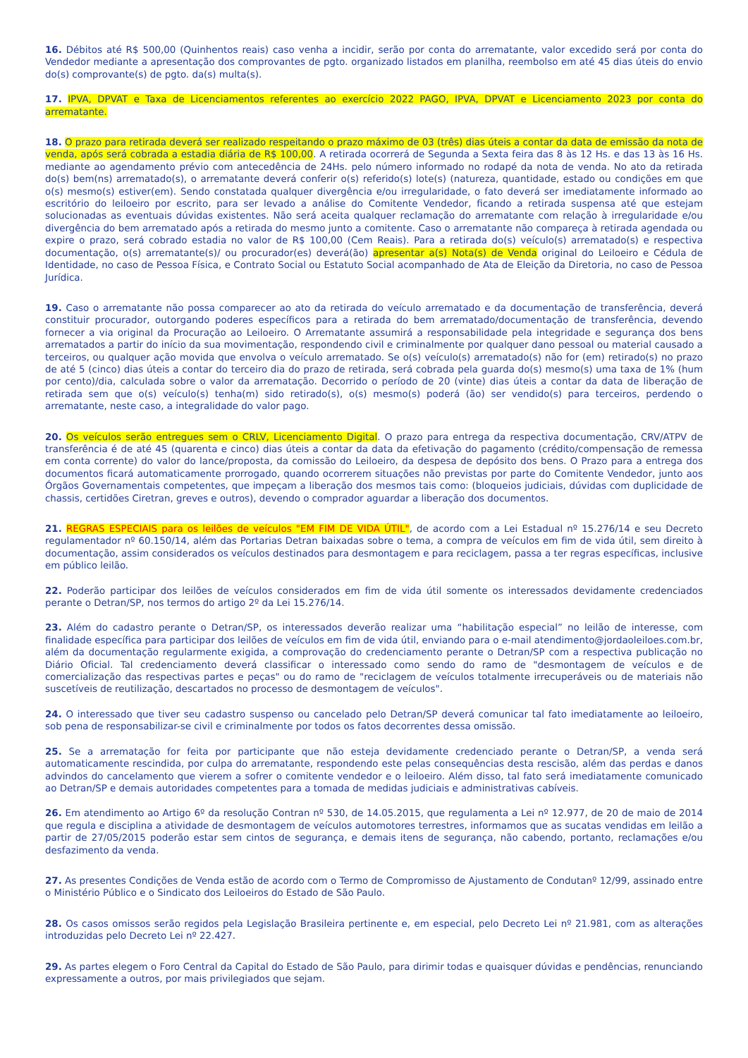16. Débitos até R$ 500,00 (Quinhentos reais) caso venha a incidir, serão por conta do arrematante, valor excedido será por conta do Vendedor mediante a apresentação dos comprovantes de pgto. organizado listados em planilha, reembolso em até 45 dias úteis do envio do(s) comprovante(s) de pgto. da(s) multa(s).
17. IPVA, DPVAT e Taxa de Licenciamentos referentes ao exercício 2022 PAGO, IPVA, DPVAT e Licenciamento 2023 por conta do arrematante.
18. O prazo para retirada deverá ser realizado respeitando o prazo máximo de 03 (três) dias úteis a contar da data de emissão da nota de venda, após será cobrada a estadia diária de R$ 100,00. A retirada ocorrerá de Segunda a Sexta feira das 8 às 12 Hs. e das 13 às 16 Hs. mediante ao agendamento prévio com antecedência de 24Hs. pelo número informado no rodapé da nota de venda. No ato da retirada do(s) bem(ns) arrematado(s), o arrematante deverá conferir o(s) referido(s) lote(s) (natureza, quantidade, estado ou condições em que o(s) mesmo(s) estiver(em). Sendo constatada qualquer divergência e/ou irregularidade, o fato deverá ser imediatamente informado ao escritório do leiloeiro por escrito, para ser levado a análise do Comitente Vendedor, ficando a retirada suspensa até que estejam solucionadas as eventuais dúvidas existentes. Não será aceita qualquer reclamação do arrematante com relação à irregularidade e/ou divergência do bem arrematado após a retirada do mesmo junto a comitente. Caso o arrematante não compareça à retirada agendada ou expire o prazo, será cobrado estadia no valor de R$ 100,00 (Cem Reais). Para a retirada do(s) veículo(s) arrematado(s) e respectiva documentação, o(s) arrematante(s)/ ou procurador(es) deverá(ão) apresentar a(s) Nota(s) de Venda original do Leiloeiro e Cédula de Identidade, no caso de Pessoa Física, e Contrato Social ou Estatuto Social acompanhado de Ata de Eleição da Diretoria, no caso de Pessoa Jurídica.
19. Caso o arrematante não possa comparecer ao ato da retirada do veículo arrematado e da documentação de transferência, deverá constituir procurador, outorgando poderes específicos para a retirada do bem arrematado/documentação de transferência, devendo fornecer a via original da Procuração ao Leiloeiro. O Arrematante assumirá a responsabilidade pela integridade e segurança dos bens arrematados a partir do início da sua movimentação, respondendo civil e criminalmente por qualquer dano pessoal ou material causado a terceiros, ou qualquer ação movida que envolva o veículo arrematado. Se o(s) veículo(s) arrematado(s) não for (em) retirado(s) no prazo de até 5 (cinco) dias úteis a contar do terceiro dia do prazo de retirada, será cobrada pela guarda do(s) mesmo(s) uma taxa de 1% (hum por cento)/dia, calculada sobre o valor da arrematação. Decorrido o período de 20 (vinte) dias úteis a contar da data de liberação de retirada sem que o(s) veículo(s) tenha(m) sido retirado(s), o(s) mesmo(s) poderá (ão) ser vendido(s) para terceiros, perdendo o arrematante, neste caso, a integralidade do valor pago.
20. Os veículos serão entregues sem o CRLV, Licenciamento Digital. O prazo para entrega da respectiva documentação, CRV/ATPV de transferência é de até 45 (quarenta e cinco) dias úteis a contar da data da efetivação do pagamento (crédito/compensação de remessa em conta corrente) do valor do lance/proposta, da comissão do Leiloeiro, da despesa de depósito dos bens. O Prazo para a entrega dos documentos ficará automaticamente prorrogado, quando ocorrerem situações não previstas por parte do Comitente Vendedor, junto aos Órgãos Governamentais competentes, que impeçam a liberação dos mesmos tais como: (bloqueios judiciais, dúvidas com duplicidade de chassis, certidões Ciretran, greves e outros), devendo o comprador aguardar a liberação dos documentos.
21. REGRAS ESPECIAIS para os leilões de veículos "EM FIM DE VIDA ÚTIL", de acordo com a Lei Estadual nº 15.276/14 e seu Decreto regulamentador nº 60.150/14, além das Portarias Detran baixadas sobre o tema, a compra de veículos em fim de vida útil, sem direito à documentação, assim considerados os veículos destinados para desmontagem e para reciclagem, passa a ter regras específicas, inclusive em público leilão.
22. Poderão participar dos leilões de veículos considerados em fim de vida útil somente os interessados devidamente credenciados perante o Detran/SP, nos termos do artigo 2º da Lei 15.276/14.
23. Além do cadastro perante o Detran/SP, os interessados deverão realizar uma “habilitação especial” no leilão de interesse, com finalidade específica para participar dos leilões de veículos em fim de vida útil, enviando para o e-mail atendimento@jordaoleiloes.com.br, além da documentação regularmente exigida, a comprovação do credenciamento perante o Detran/SP com a respectiva publicação no Diário Oficial. Tal credenciamento deverá classificar o interessado como sendo do ramo de "desmontagem de veículos e de comercialização das respectivas partes e peças" ou do ramo de "reciclagem de veículos totalmente irrecuperáveis ou de materiais não suscetíveis de reutilização, descartados no processo de desmontagem de veículos".
24. O interessado que tiver seu cadastro suspenso ou cancelado pelo Detran/SP deverá comunicar tal fato imediatamente ao leiloeiro, sob pena de responsabilizar-se civil e criminalmente por todos os fatos decorrentes dessa omissão.
25. Se a arrematação for feita por participante que não esteja devidamente credenciado perante o Detran/SP, a venda será automaticamente rescindida, por culpa do arrematante, respondendo este pelas consequências desta rescisão, além das perdas e danos advindos do cancelamento que vierem a sofrer o comitente vendedor e o leiloeiro. Além disso, tal fato será imediatamente comunicado ao Detran/SP e demais autoridades competentes para a tomada de medidas judiciais e administrativas cabíveis.
26. Em atendimento ao Artigo 6º da resolução Contran nº 530, de 14.05.2015, que regulamenta a Lei nº 12.977, de 20 de maio de 2014 que regula e disciplina a atividade de desmontagem de veículos automotores terrestres, informamos que as sucatas vendidas em leilão a partir de 27/05/2015 poderão estar sem cintos de segurança, e demais itens de segurança, não cabendo, portanto, reclamações e/ou desfazimento da venda.
27. As presentes Condições de Venda estão de acordo com o Termo de Compromisso de Ajustamento de Condutanº 12/99, assinado entre o Ministério Público e o Sindicato dos Leiloeiros do Estado de São Paulo.
28. Os casos omissos serão regidos pela Legislação Brasileira pertinente e, em especial, pelo Decreto Lei nº 21.981, com as alterações introduzidas pelo Decreto Lei nº 22.427.
29. As partes elegem o Foro Central da Capital do Estado de São Paulo, para dirimir todas e quaisquer dúvidas e pendências, renunciando expressamente a outros, por mais privilegiados que sejam.